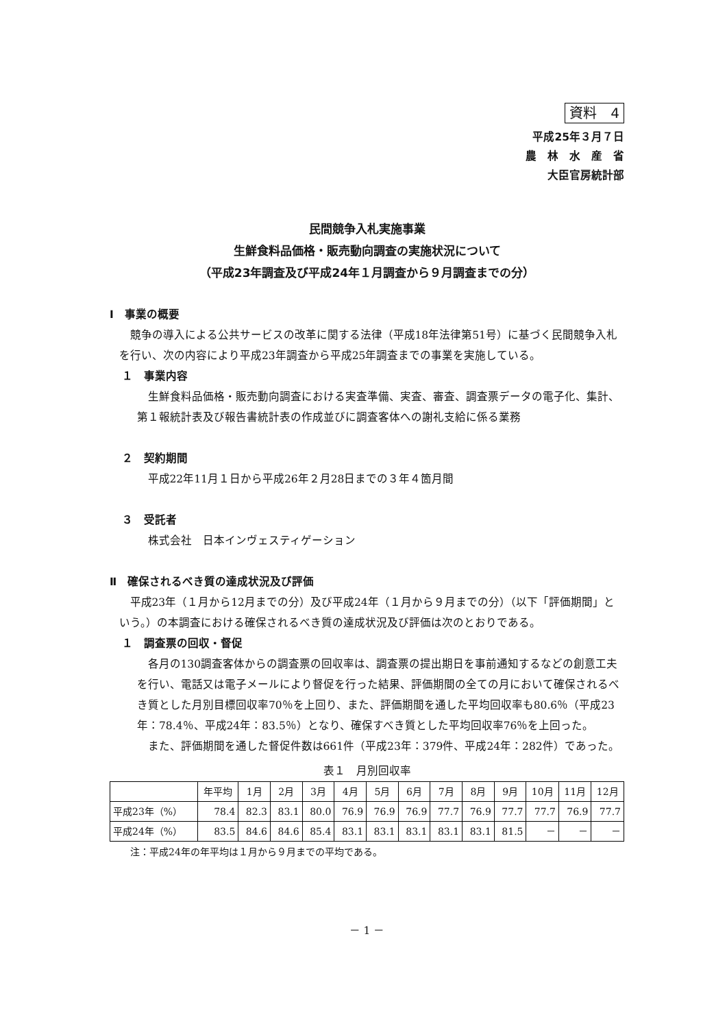資料　4
平成25年３月７日
農　林　水　産　省
大臣官房統計部
民間競争入札実施事業
生鮮食料品価格・販売動向調査の実施状況について
（平成23年調査及び平成24年１月調査から９月調査までの分）
Ⅰ　事業の概要
競争の導入による公共サービスの改革に関する法律（平成18年法律第51号）に基づく民間競争入札を行い、次の内容により平成23年調査から平成25年調査までの事業を実施している。
１　事業内容
生鮮食料品価格・販売動向調査における実査準備、実査、審査、調査票データの電子化、集計、第１報統計表及び報告書統計表の作成並びに調査客体への謝礼支給に係る業務
２　契約期間
平成22年11月１日から平成26年２月28日までの３年４箇月間
３　受託者
株式会社　日本インヴェスティゲーション
Ⅱ　確保されるべき質の達成状況及び評価
平成23年（１月から12月までの分）及び平成24年（１月から９月までの分）（以下「評価期間」という。）の本調査における確保されるべき質の達成状況及び評価は次のとおりである。
１　調査票の回収・督促
各月の130調査客体からの調査票の回収率は、調査票の提出期日を事前通知するなどの創意工夫を行い、電話又は電子メールにより督促を行った結果、評価期間の全ての月において確保されるべき質とした月別目標回収率70％を上回り、また、評価期間を通した平均回収率も80.6％（平成23年：78.4％、平成24年：83.5％）となり、確保すべき質とした平均回収率76％を上回った。
また、評価期間を通した督促件数は661件（平成23年：379件、平成24年：282件）であった。
表１　月別回収率
| | 年平均 | 1月 | 2月 | 3月 | 4月 | 5月 | 6月 | 7月 | 8月 | 9月 | 10月 | 11月 | 12月 |
| --- | --- | --- | --- | --- | --- | --- | --- | --- | --- | --- | --- | --- | --- |
| 平成23年（%） | 78.4 | 82.3 | 83.1 | 80.0 | 76.9 | 76.9 | 76.9 | 77.7 | 76.9 | 77.7 | 77.7 | 76.9 | 77.7 |
| 平成24年（%） | 83.5 | 84.6 | 84.6 | 85.4 | 83.1 | 83.1 | 83.1 | 83.1 | 83.1 | 81.5 | － | － | － |
注：平成24年の年平均は１月から９月までの平均である。
－ 1 －